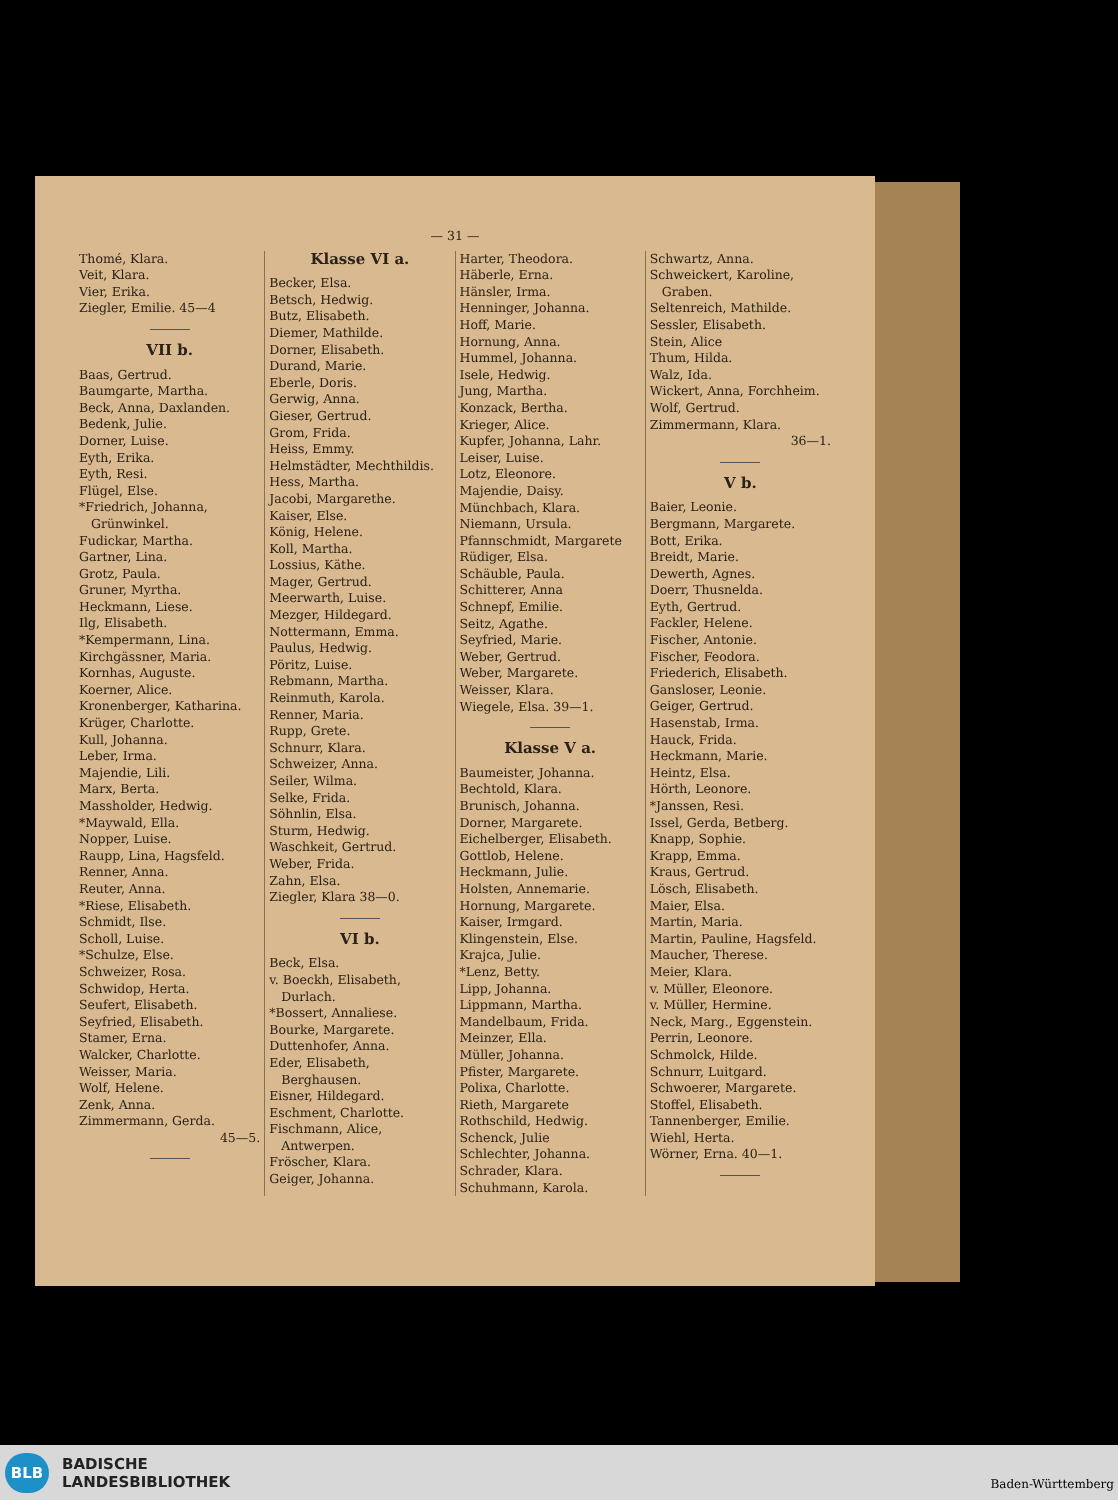— 31 —
Thomé, Klara.
Veit, Klara.
Vier, Erika.
Ziegler, Emilie. 45—4
VII b.
Baas, Gertrud.
Baumgarte, Martha.
Beck, Anna, Daxlanden.
Bedenk, Julie.
Dorner, Luise.
Eyth, Erika.
Eyth, Resi.
Flügel, Else.
*Friedrich, Johanna, Grünwinkel.
Fudickar, Martha.
Gartner, Lina.
Grotz, Paula.
Gruner, Myrtha.
Heckmann, Liese.
Ilg, Elisabeth.
*Kempermann, Lina.
Kirchgässner, Maria.
Kornhas, Auguste.
Koerner, Alice.
Kronenberger, Katharina.
Krüger, Charlotte.
Kull, Johanna.
Leber, Irma.
Majendie, Lili.
Marx, Berta.
Massholder, Hedwig.
*Maywald, Ella.
Nopper, Luise.
Raupp, Lina, Hagsfeld.
Renner, Anna.
Reuter, Anna.
*Riese, Elisabeth.
Schmidt, Ilse.
Scholl, Luise.
*Schulze, Else.
Schweizer, Rosa.
Schwidop, Herta.
Seufert, Elisabeth.
Seyfried, Elisabeth.
Stamer, Erna.
Walcker, Charlotte.
Weisser, Maria.
Wolf, Helene.
Zenk, Anna.
Zimmermann, Gerda.
45—5.
Klasse VI a.
Becker, Elsa.
Betsch, Hedwig.
Butz, Elisabeth.
Diemer, Mathilde.
Dorner, Elisabeth.
Durand, Marie.
Eberle, Doris.
Gerwig, Anna.
Gieser, Gertrud.
Grom, Frida.
Heiss, Emmy.
Helmstädter, Mechthildis.
Hess, Martha.
Jacobi, Margarethe.
Kaiser, Else.
König, Helene.
Koll, Martha.
Lossius, Käthe.
Mager, Gertrud.
Meerwarth, Luise.
Mezger, Hildegard.
Nottermann, Emma.
Paulus, Hedwig.
Pöritz, Luise.
Rebmann, Martha.
Reinmuth, Karola.
Renner, Maria.
Rupp, Grete.
Schnurr, Klara.
Schweizer, Anna.
Seiler, Wilma.
Selke, Frida.
Söhnlin, Elsa.
Sturm, Hedwig.
Waschkeit, Gertrud.
Weber, Frida.
Zahn, Elsa.
Ziegler, Klara 38—0.
VI b.
Beck, Elsa.
v. Boeckh, Elisabeth, Durlach.
*Bossert, Annaliese.
Bourke, Margarete.
Duttenhofer, Anna.
Eder, Elisabeth, Berghausen.
Eisner, Hildegard.
Eschment, Charlotte.
Fischmann, Alice, Antwerpen.
Fröscher, Klara.
Geiger, Johanna.
Harter, Theodora.
Häberle, Erna.
Hänsler, Irma.
Henninger, Johanna.
Hoff, Marie.
Hornung, Anna.
Hummel, Johanna.
Isele, Hedwig.
Jung, Martha.
Konzack, Bertha.
Krieger, Alice.
Kupfer, Johanna, Lahr.
Leiser, Luise.
Lotz, Eleonore.
Majendie, Daisy.
Münchbach, Klara.
Niemann, Ursula.
Pfannschmidt, Margarete
Rüdiger, Elsa.
Schäuble, Paula.
Schitterer, Anna
Schnepf, Emilie.
Seitz, Agathe.
Seyfried, Marie.
Weber, Gertrud.
Weber, Margarete.
Weisser, Klara.
Wiegele, Elsa. 39—1.
Klasse V a.
Baumeister, Johanna.
Bechtold, Klara.
Brunisch, Johanna.
Dorner, Margarete.
Eichelberger, Elisabeth.
Gottlob, Helene.
Heckmann, Julie.
Holsten, Annemarie.
Hornung, Margarete.
Kaiser, Irmgard.
Klingenstein, Else.
Krajca, Julie.
*Lenz, Betty.
Lipp, Johanna.
Lippmann, Martha.
Mandelbaum, Frida.
Meinzer, Ella.
Müller, Johanna.
Pfister, Margarete.
Polixa, Charlotte.
Rieth, Margarete
Rothschild, Hedwig.
Schenck, Julie
Schlechter, Johanna.
Schrader, Klara.
Schuhmann, Karola.
Schwartz, Anna.
Schweickert, Karoline, Graben.
Seltenreich, Mathilde.
Sessler, Elisabeth.
Stein, Alice
Thum, Hilda.
Walz, Ida.
Wickert, Anna, Forchheim.
Wolf, Gertrud.
Zimmermann, Klara.
36—1.
V b.
Baier, Leonie.
Bergmann, Margarete.
Bott, Erika.
Breidt, Marie.
Dewerth, Agnes.
Doerr, Thusnelda.
Eyth, Gertrud.
Fackler, Helene.
Fischer, Antonie.
Fischer, Feodora.
Friederich, Elisabeth.
Gansloser, Leonie.
Geiger, Gertrud.
Hasenstab, Irma.
Hauck, Frida.
Heckmann, Marie.
Heintz, Elsa.
Hörth, Leonore.
*Janssen, Resi.
Issel, Gerda, Betberg.
Knapp, Sophie.
Krapp, Emma.
Kraus, Gertrud.
Lösch, Elisabeth.
Maier, Elsa.
Martin, Maria.
Martin, Pauline, Hagsfeld.
Maucher, Therese.
Meier, Klara.
v. Müller, Eleonore.
v. Müller, Hermine.
Neck, Marg., Eggenstein.
Perrin, Leonore.
Schmolck, Hilde.
Schnurr, Luitgard.
Schwoerer, Margarete.
Stoffel, Elisabeth.
Tannenberger, Emilie.
Wiehl, Herta.
Wörner, Erna. 40—1.
BLB
BADISCHE
LANDESBIBLIOTHEK
Baden-Württemberg